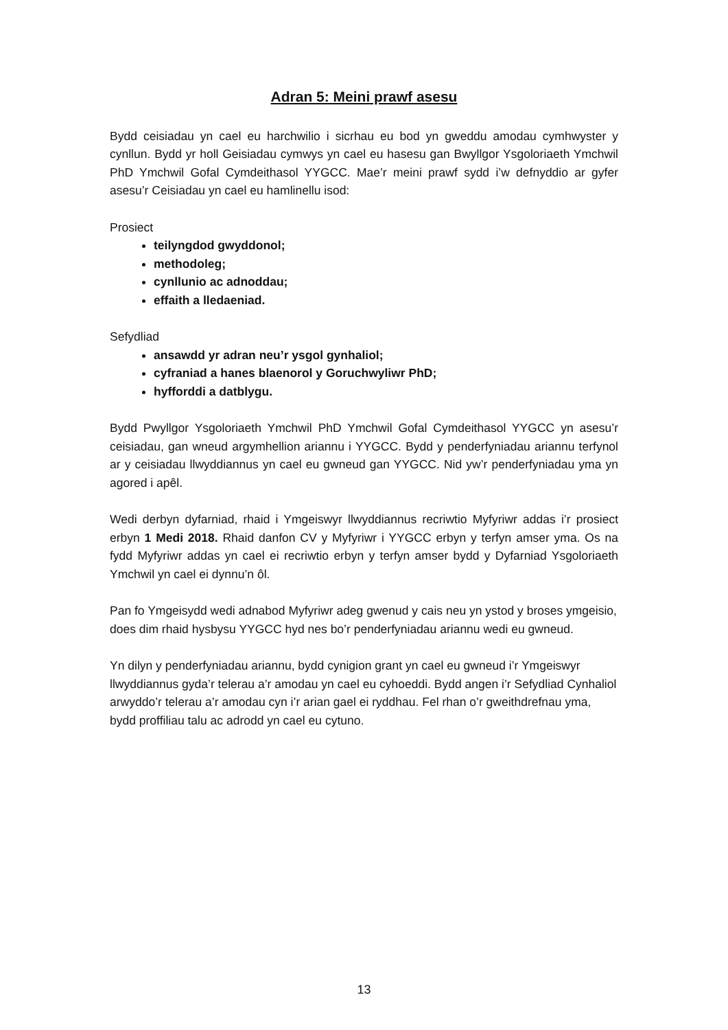Adran 5: Meini prawf asesu
Bydd ceisiadau yn cael eu harchwilio i sicrhau eu bod yn gweddu amodau cymhwyster y cynllun. Bydd yr holl Geisiadau cymwys yn cael eu hasesu gan Bwyllgor Ysgoloriaeth Ymchwil PhD Ymchwil Gofal Cymdeithasol YYGCC. Mae’r meini prawf sydd i’w defnyddio ar gyfer asesu’r Ceisiadau yn cael eu hamlinellu isod:
Prosiect
teilyngdod gwyddonol;
methodoleg;
cynllunio ac adnoddau;
effaith a lledaeniad.
Sefydliad
ansawdd yr adran neu’r ysgol gynhaliol;
cyfraniad a hanes blaenorol y Goruchwyliwr PhD;
hyfforddi a datblygu.
Bydd Pwyllgor Ysgoloriaeth Ymchwil PhD Ymchwil Gofal Cymdeithasol YYGCC yn asesu’r ceisiadau, gan wneud argymhellion ariannu i YYGCC. Bydd y penderfyniadau ariannu terfynol ar y ceisiadau llwyddiannus yn cael eu gwneud gan YYGCC. Nid yw’r penderfyniadau yma yn agored i apêl.
Wedi derbyn dyfarniad, rhaid i Ymgeiswyr llwyddiannus recriwtio Myfyriwr addas i’r prosiect erbyn 1 Medi 2018. Rhaid danfon CV y Myfyriwr i YYGCC erbyn y terfyn amser yma. Os na fydd Myfyriwr addas yn cael ei recriwtio erbyn y terfyn amser bydd y Dyfarniad Ysgoloriaeth Ymchwil yn cael ei dynnu’n ôl.
Pan fo Ymgeisydd wedi adnabod Myfyriwr adeg gwenud y cais neu yn ystod y broses ymgeisio, does dim rhaid hysbysu YYGCC hyd nes bo’r penderfyniadau ariannu wedi eu gwneud.
Yn dilyn y penderfyniadau ariannu, bydd cynigion grant yn cael eu gwneud i’r Ymgeiswyr llwyddiannus gyda’r telerau a’r amodau yn cael eu cyhoeddi. Bydd angen i’r Sefydliad Cynhaliol arwyddo’r telerau a’r amodau cyn i’r arian gael ei ryddhau. Fel rhan o’r gweithdrefnau yma, bydd proffiliau talu ac adrodd yn cael eu cytuno.
13